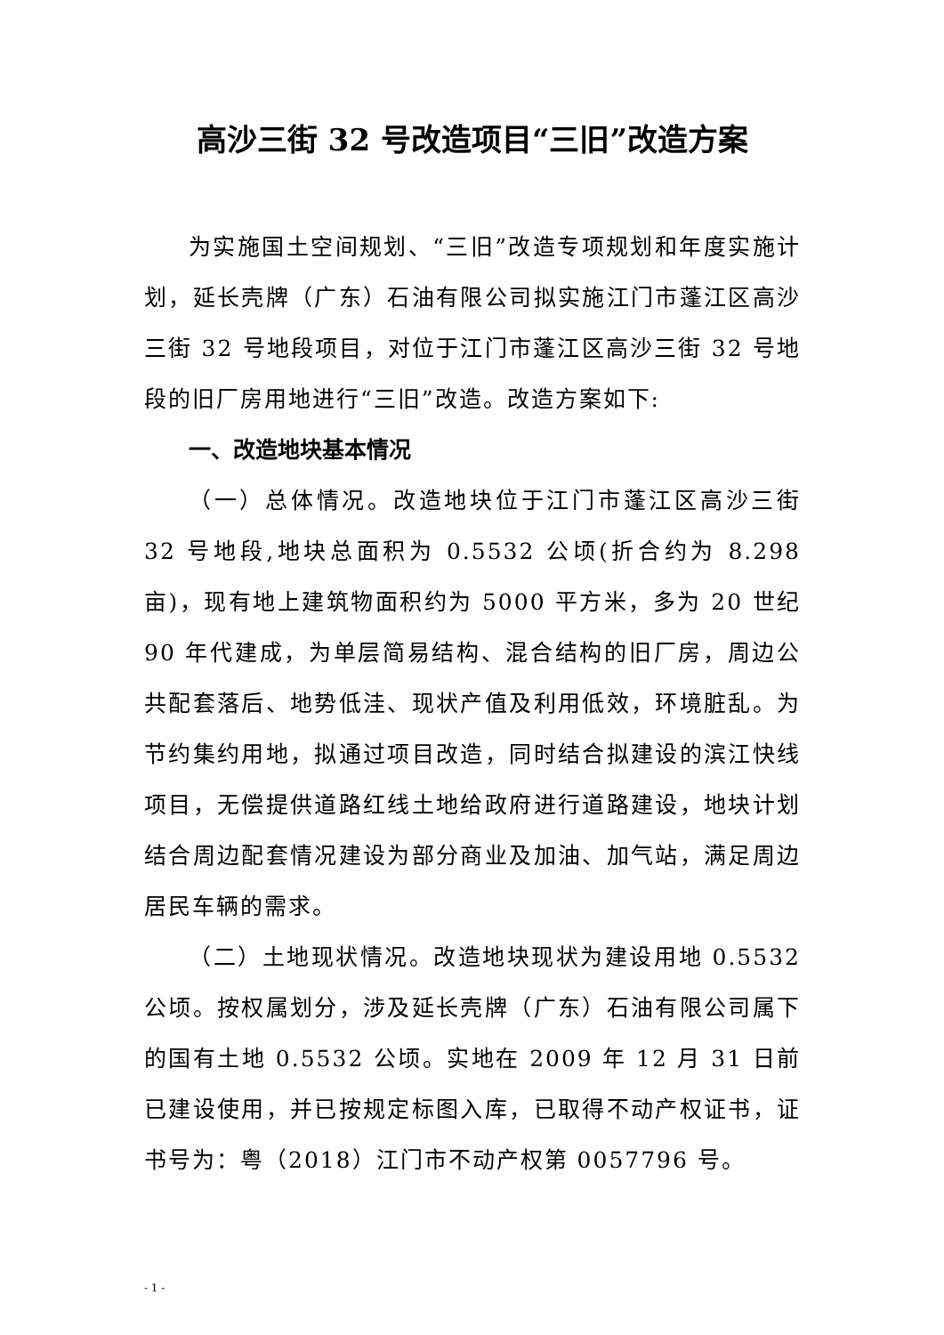高沙三街 32 号改造项目“三旧”改造方案
为实施国土空间规划、“三旧”改造专项规划和年度实施计划，延长壳牌（广东）石油有限公司拟实施江门市蓬江区高沙三街 32 号地段项目，对位于江门市蓬江区高沙三街 32 号地段的旧厂房用地进行“三旧”改造。改造方案如下:
一、改造地块基本情况
（一）总体情况。改造地块位于江门市蓬江区高沙三街 32 号地段,地块总面积为 0.5532 公顷(折合约为 8.298 亩)，现有地上建筑物面积约为 5000 平方米，多为 20 世纪 90 年代建成，为单层简易结构、混合结构的旧厂房，周边公共配套落后、地势低洼、现状产值及利用低效，环境脏乱。为节约集约用地，拟通过项目改造，同时结合拟建设的滨江快线项目，无偿提供道路红线土地给政府进行道路建设，地块计划结合周边配套情况建设为部分商业及加油、加气站，满足周边居民车辆的需求。
（二）土地现状情况。改造地块现状为建设用地 0.5532 公顷。按权属划分，涉及延长壳牌（广东）石油有限公司属下的国有土地 0.5532 公顷。实地在 2009 年 12 月 31 日前已建设使用，并已按规定标图入库，已取得不动产权证书，证书号为：粤（2018）江门市不动产权第 0057796 号。
- 1 -